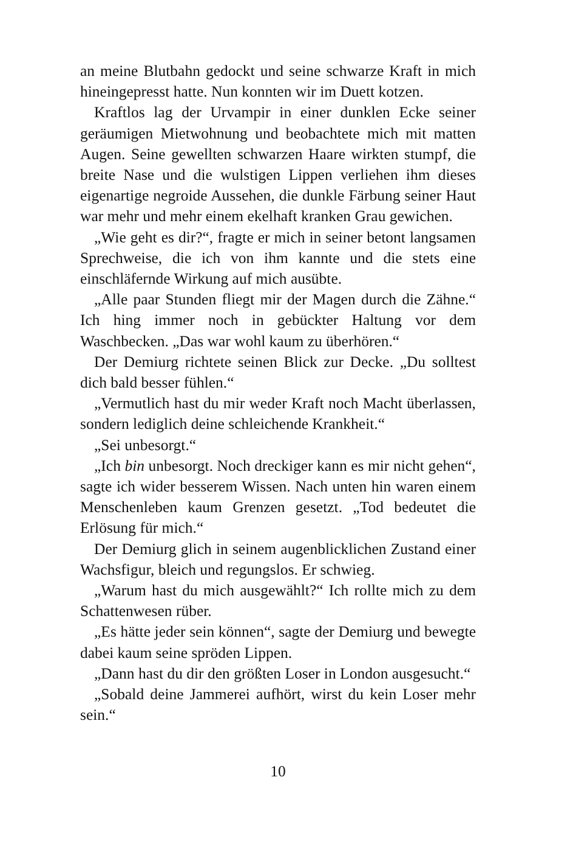an meine Blutbahn gedockt und seine schwarze Kraft in mich hineingepresst hatte. Nun konnten wir im Duett kotzen.
Kraftlos lag der Urvampir in einer dunklen Ecke seiner geräumigen Mietwohnung und beobachtete mich mit matten Augen. Seine gewellten schwarzen Haare wirkten stumpf, die breite Nase und die wulstigen Lippen verliehen ihm dieses eigenartige negroide Aussehen, die dunkle Färbung seiner Haut war mehr und mehr einem ekelhaft kranken Grau gewichen.
„Wie geht es dir?“, fragte er mich in seiner betont langsamen Sprechweise, die ich von ihm kannte und die stets eine einschläfernde Wirkung auf mich ausübte.
„Alle paar Stunden fliegt mir der Magen durch die Zähne.“ Ich hing immer noch in gebückter Haltung vor dem Waschbecken. „Das war wohl kaum zu überhören.“
Der Demiurg richtete seinen Blick zur Decke. „Du solltest dich bald besser fühlen.“
„Vermutlich hast du mir weder Kraft noch Macht überlassen, sondern lediglich deine schleichende Krankheit.“
„Sei unbesorgt.“
„Ich bin unbesorgt. Noch dreckiger kann es mir nicht gehen“, sagte ich wider besserem Wissen. Nach unten hin waren einem Menschenleben kaum Grenzen gesetzt. „Tod bedeutet die Erlösung für mich.“
Der Demiurg glich in seinem augenblicklichen Zustand einer Wachsfigur, bleich und regungslos. Er schwieg.
„Warum hast du mich ausgewählt?“ Ich rollte mich zu dem Schattenwesen rüber.
„Es hätte jeder sein können“, sagte der Demiurg und bewegte dabei kaum seine spröden Lippen.
„Dann hast du dir den größten Loser in London ausgesucht.“
„Sobald deine Jammerei aufhört, wirst du kein Loser mehr sein.“
10